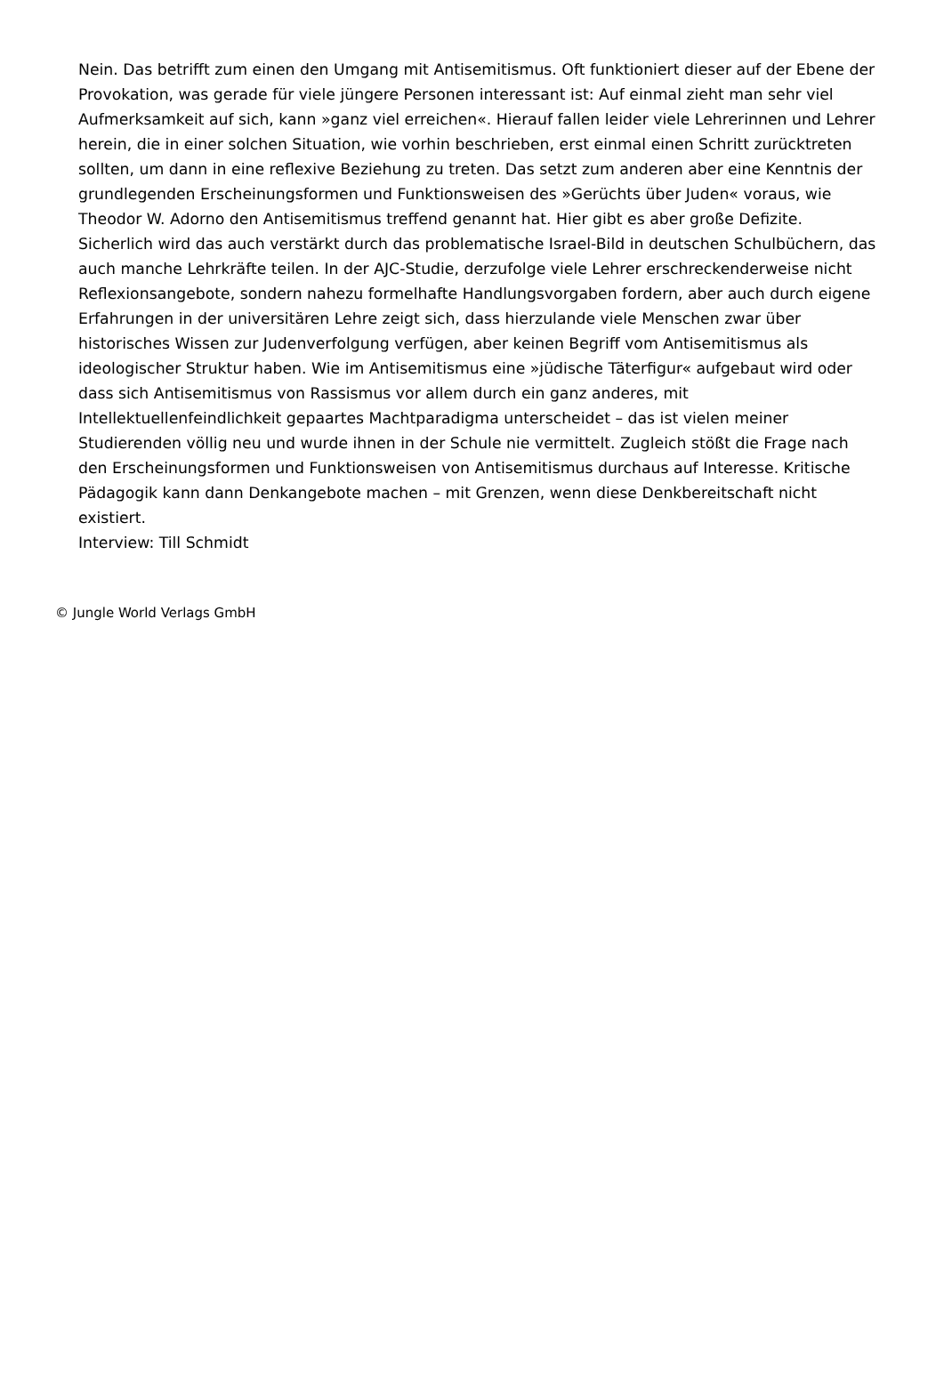Nein. Das betrifft zum einen den Umgang mit Antisemitismus. Oft funktioniert dieser auf der Ebene der Provokation, was gerade für viele jüngere Personen interessant ist: Auf einmal zieht man sehr viel Aufmerksamkeit auf sich, kann »ganz viel erreichen«. Hierauf fallen leider viele Lehrerinnen und Lehrer herein, die in einer solchen Situation, wie vorhin beschrieben, erst einmal einen Schritt zurücktreten sollten, um dann in eine reflexive Beziehung zu treten. Das setzt zum anderen aber eine Kenntnis der grundlegenden Erscheinungsformen und Funktionsweisen des »Gerüchts über Juden« voraus, wie Theodor W. Adorno den Antisemitismus treffend genannt hat. Hier gibt es aber große Defizite. Sicherlich wird das auch verstärkt durch das problematische Israel-Bild in deutschen Schulbüchern, das auch manche Lehrkräfte teilen. In der AJC-Studie, derzufolge viele Lehrer erschreckenderweise nicht Reflexionsangebote, sondern nahezu formelhafte Handlungsvorgaben fordern, aber auch durch eigene Erfahrungen in der universitären Lehre zeigt sich, dass hierzulande viele Menschen zwar über historisches Wissen zur Judenverfolgung verfügen, aber keinen Begriff vom Antisemitismus als ideologischer Struktur haben. Wie im Antisemitismus eine »jüdische Täterfigur« aufgebaut wird oder dass sich Antisemitismus von Rassismus vor allem durch ein ganz anderes, mit Intellektuellenfeindlichkeit gepaartes Machtparadigma unterscheidet – das ist vielen meiner Studierenden völlig neu und wurde ihnen in der Schule nie vermittelt. Zugleich stößt die Frage nach den Erscheinungsformen und Funktionsweisen von Antisemitismus durchaus auf Interesse. Kritische Pädagogik kann dann Denkangebote machen – mit Grenzen, wenn diese Denkbereitschaft nicht existiert.
Interview: Till Schmidt
© Jungle World Verlags GmbH